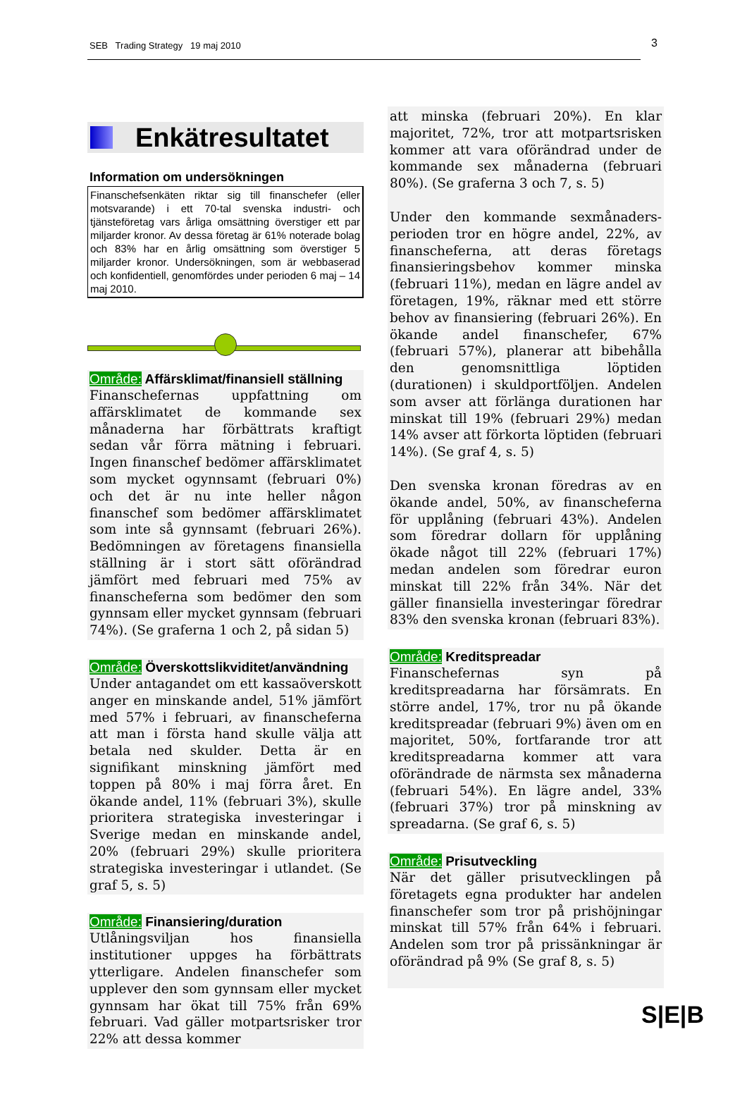SEB Trading Strategy 19 maj 2010 3
Enkätresultatet
Information om undersökningen
Finanschefsenkäten riktar sig till finanschefer (eller motsvarande) i ett 70-tal svenska industri- och tjänsteföretag vars årliga omsättning överstiger ett par miljarder kronor. Av dessa företag är 61% noterade bolag och 83% har en årlig omsättning som överstiger 5 miljarder kronor. Undersökningen, som är webbaserad och konfidentiell, genomfördes under perioden 6 maj – 14 maj 2010.
Område: Affärsklimat/finansiell ställning
Finanschefernas uppfattning om affärsklimatet de kommande sex månaderna har förbättrats kraftigt sedan vår förra mätning i februari. Ingen finanschef bedömer affärsklimatet som mycket ogynnsamt (februari 0%) och det är nu inte heller någon finanschef som bedömer affärsklimatet som inte så gynnsamt (februari 26%). Bedömningen av företagens finansiella ställning är i stort sätt oförändrad jämfört med februari med 75% av finanscheferna som bedömer den som gynnsam eller mycket gynnsam (februari 74%). (Se graferna 1 och 2, på sidan 5)
Område: Överskottslikviditet/användning
Under antagandet om ett kassaöverskott anger en minskande andel, 51% jämfört med 57% i februari, av finanscheferna att man i första hand skulle välja att betala ned skulder. Detta är en signifikant minskning jämfört med toppen på 80% i maj förra året. En ökande andel, 11% (februari 3%), skulle prioritera strategiska investeringar i Sverige medan en minskande andel, 20% (februari 29%) skulle prioritera strategiska investeringar i utlandet. (Se graf 5, s. 5)
Område: Finansiering/duration
Utlåningsviljan hos finansiella institutioner uppges ha förbättrats ytterligare. Andelen finanschefer som upplever den som gynnsam eller mycket gynnsam har ökat till 75% från 69% februari. Vad gäller motpartsrisker tror 22% att dessa kommer
att minska (februari 20%). En klar majoritet, 72%, tror att motpartsrisken kommer att vara oförändrad under de kommande sex månaderna (februari 80%). (Se graferna 3 och 7, s. 5)
Under den kommande sexmånaders-perioden tror en högre andel, 22%, av finanscheferna, att deras företags finansieringsbehov kommer minska (februari 11%), medan en lägre andel av företagen, 19%, räknar med ett större behov av finansiering (februari 26%). En ökande andel finanschefer, 67% (februari 57%), planerar att bibehålla den genomsnittliga löptiden (durationen) i skuldportföljen. Andelen som avser att förlänga durationen har minskat till 19% (februari 29%) medan 14% avser att förkorta löptiden (februari 14%). (Se graf 4, s. 5)
Den svenska kronan föredras av en ökande andel, 50%, av finanscheferna för upplåning (februari 43%). Andelen som föredrar dollarn för upplåning ökade något till 22% (februari 17%) medan andelen som föredrar euron minskat till 22% från 34%. När det gäller finansiella investeringar föredrar 83% den svenska kronan (februari 83%).
Område: Kreditspreadar
Finanschefernas syn på kreditspreadarna har försämrats. En större andel, 17%, tror nu på ökande kreditspreadar (februari 9%) även om en majoritet, 50%, fortfarande tror att kreditspreadarna kommer att vara oförändrade de närmsta sex månaderna (februari 54%). En lägre andel, 33% (februari 37%) tror på minskning av spreadarna. (Se graf 6, s. 5)
Område: Prisutveckling
När det gäller prisutvecklingen på företagets egna produkter har andelen finanschefer som tror på prishöjningar minskat till 57% från 64% i februari. Andelen som tror på prissänkningar är oförändrad på 9% (Se graf 8, s. 5)
S|E|B